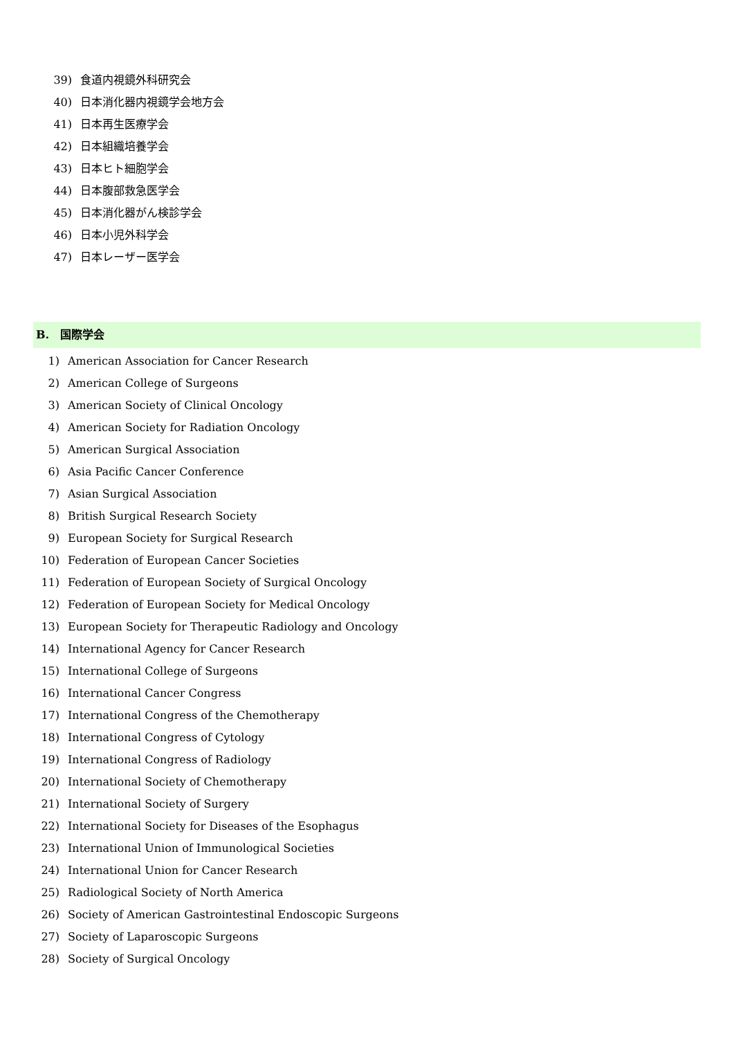39) 食道内視鏡外科研究会
40) 日本消化器内視鏡学会地方会
41) 日本再生医療学会
42) 日本組織培養学会
43) 日本ヒト細胞学会
44) 日本腹部救急医学会
45) 日本消化器がん検診学会
46) 日本小児外科学会
47) 日本レーザー医学会
B.　国際学会
1) American Association for Cancer Research
2) American College of Surgeons
3) American Society of Clinical Oncology
4) American Society for Radiation Oncology
5) American Surgical Association
6) Asia Pacific Cancer Conference
7) Asian Surgical Association
8) British Surgical Research Society
9) European Society for Surgical Research
10) Federation of European Cancer Societies
11) Federation of European Society of Surgical Oncology
12) Federation of European Society for Medical Oncology
13) European Society for Therapeutic Radiology and Oncology
14) International Agency for Cancer Research
15) International College of Surgeons
16) International Cancer Congress
17) International Congress of the Chemotherapy
18) International Congress of Cytology
19) International Congress of Radiology
20) International Society of Chemotherapy
21) International Society of Surgery
22) International Society for Diseases of the Esophagus
23) International Union of Immunological Societies
24) International Union for Cancer Research
25) Radiological Society of North America
26) Society of American Gastrointestinal Endoscopic Surgeons
27) Society of Laparoscopic Surgeons
28) Society of Surgical Oncology